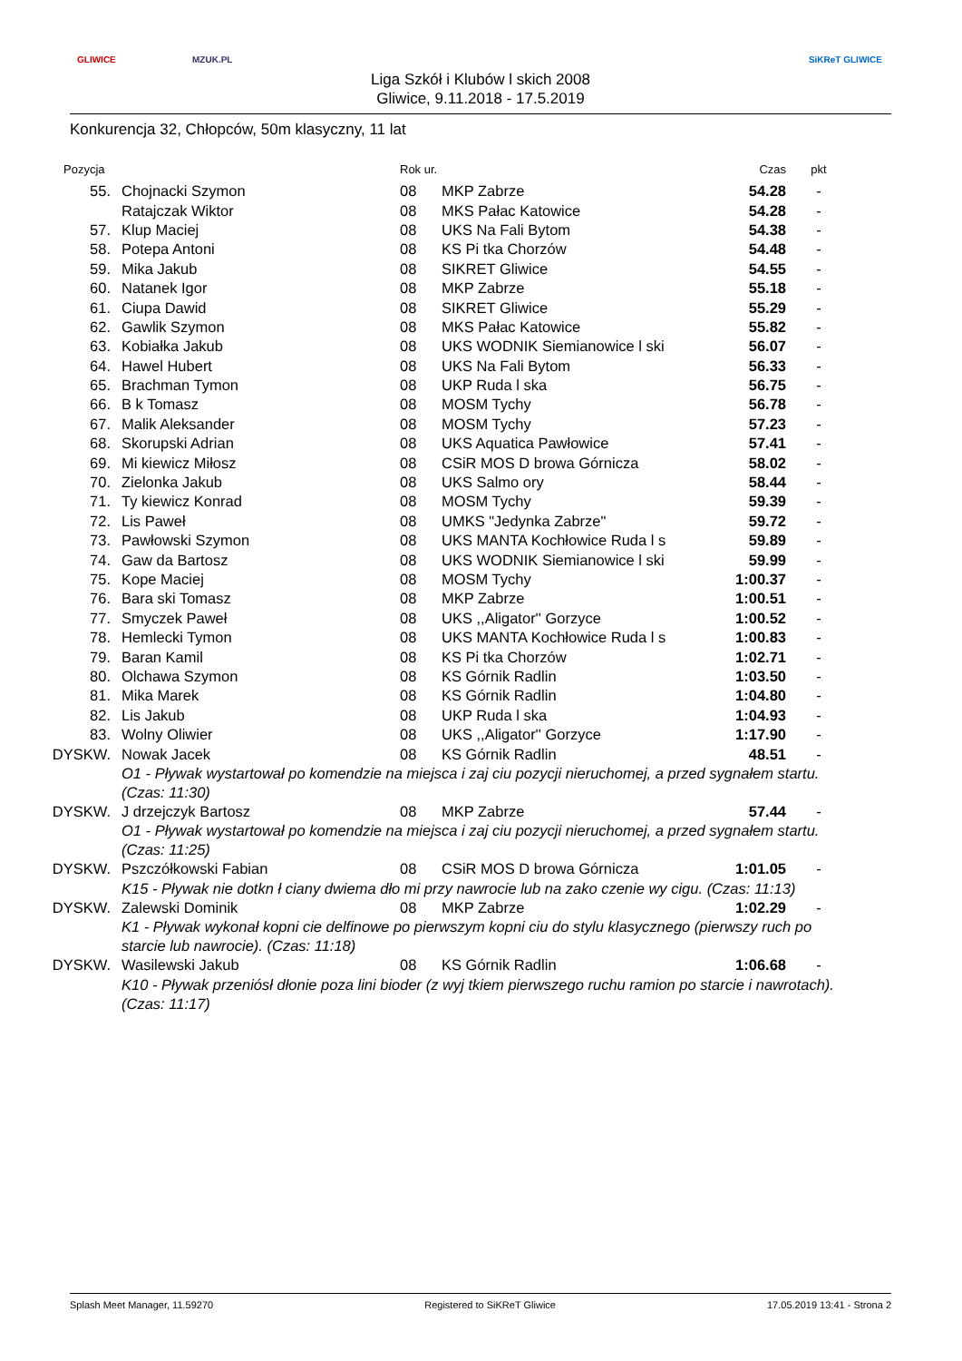GLIWICE MZUK.PL
Liga Szkół i Klubów l skich 2008
Gliwice, 9.11.2018 - 17.5.2019
SiKReT GLIWICE
Konkurencja 32, Chłopców, 50m klasyczny, 11 lat
| Pozycja | | Rok ur. | | Czas | pkt |
| --- | --- | --- | --- | --- | --- |
| 55. | Chojnacki Szymon | 08 | MKP Zabrze | 54.28 | - |
| | Ratajczak Wiktor | 08 | MKS Pałac Katowice | 54.28 | - |
| 57. | Klup Maciej | 08 | UKS Na Fali Bytom | 54.38 | - |
| 58. | Potepa Antoni | 08 | KS Pi tka Chorzów | 54.48 | - |
| 59. | Mika Jakub | 08 | SIKRET Gliwice | 54.55 | - |
| 60. | Natanek Igor | 08 | MKP Zabrze | 55.18 | - |
| 61. | Ciupa Dawid | 08 | SIKRET Gliwice | 55.29 | - |
| 62. | Gawlik Szymon | 08 | MKS Pałac Katowice | 55.82 | - |
| 63. | Kobiałka Jakub | 08 | UKS WODNIK Siemianowice l ski | 56.07 | - |
| 64. | Hawel Hubert | 08 | UKS Na Fali Bytom | 56.33 | - |
| 65. | Brachman Tymon | 08 | UKP Ruda l ska | 56.75 | - |
| 66. | B k Tomasz | 08 | MOSM Tychy | 56.78 | - |
| 67. | Malik Aleksander | 08 | MOSM Tychy | 57.23 | - |
| 68. | Skorupski Adrian | 08 | UKS Aquatica Pawłowice | 57.41 | - |
| 69. | Mi kiewicz Miłosz | 08 | CSiR MOS D browa Górnicza | 58.02 | - |
| 70. | Zielonka Jakub | 08 | UKS Salmo ory | 58.44 | - |
| 71. | Ty kiewicz Konrad | 08 | MOSM Tychy | 59.39 | - |
| 72. | Lis Paweł | 08 | UMKS "Jedynka Zabrze" | 59.72 | - |
| 73. | Pawłowski Szymon | 08 | UKS MANTA Kochłowice Ruda l s | 59.89 | - |
| 74. | Gaw da Bartosz | 08 | UKS WODNIK Siemianowice l ski | 59.99 | - |
| 75. | Kope Maciej | 08 | MOSM Tychy | 1:00.37 | - |
| 76. | Bara ski Tomasz | 08 | MKP Zabrze | 1:00.51 | - |
| 77. | Smyczek Paweł | 08 | UKS ,,Aligator'' Gorzyce | 1:00.52 | - |
| 78. | Hemlecki Tymon | 08 | UKS MANTA Kochłowice Ruda l s | 1:00.83 | - |
| 79. | Baran Kamil | 08 | KS Pi tka Chorzów | 1:02.71 | - |
| 80. | Olchawa Szymon | 08 | KS Górnik Radlin | 1:03.50 | - |
| 81. | Mika Marek | 08 | KS Górnik Radlin | 1:04.80 | - |
| 82. | Lis Jakub | 08 | UKP Ruda l ska | 1:04.93 | - |
| 83. | Wolny Oliwier | 08 | UKS ,,Aligator'' Gorzyce | 1:17.90 | - |
| DYSKW. | Nowak Jacek | 08 | KS Górnik Radlin | 48.51 | - |
| | O1 - Pływak wystartował po komendzie na miejsca i zaj ciu pozycji nieruchomej, a przed sygnałem startu. (Czas: 11:30) | | | | |
| DYSKW. | J drzejczyk Bartosz | 08 | MKP Zabrze | 57.44 | - |
| | O1 - Pływak wystartował po komendzie na miejsca i zaj ciu pozycji nieruchomej, a przed sygnałem startu. (Czas: 11:25) | | | | |
| DYSKW. | Pszczółkowski Fabian | 08 | CSiR MOS D browa Górnicza | 1:01.05 | - |
| | K15 - Pływak nie dotkn ł ciany dwiema dło mi przy nawrocie lub na zako czenie wy cigu. (Czas: 11:13) | | | | |
| DYSKW. | Zalewski Dominik | 08 | MKP Zabrze | 1:02.29 | - |
| | K1 - Pływak wykonał kopni cie delfinowe po pierwszym kopni ciu do stylu klasycznego (pierwszy ruch po starcie lub nawrocie). (Czas: 11:18) | | | | |
| DYSKW. | Wasilewski Jakub | 08 | KS Górnik Radlin | 1:06.68 | - |
| | K10 - Pływak przeniósł dłonie poza lini bioder (z wyj tkiem pierwszego ruchu ramion po starcie i nawrotach). (Czas: 11:17) | | | | |
Splash Meet Manager, 11.59270 Registered to SiKReT Gliwice 17.05.2019 13:41 - Strona 2